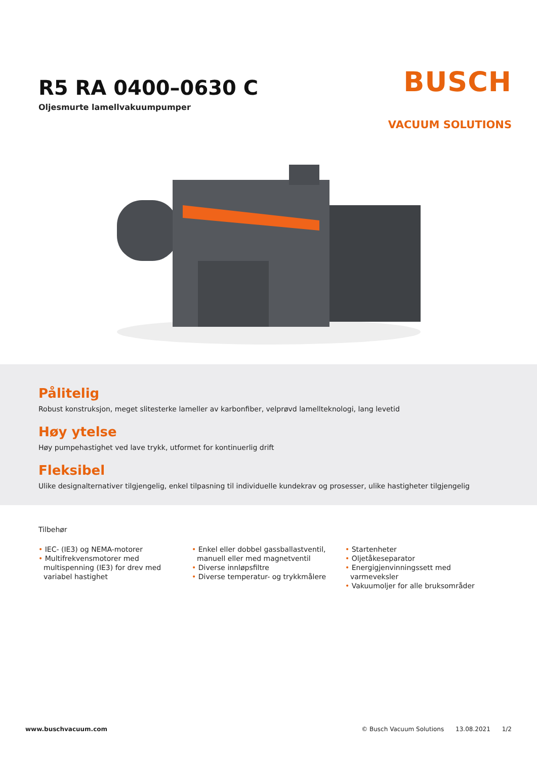R5 RA 0400–0630 C
Oljesmurte lamellvakuumpumper
BUSCH
VACUUM SOLUTIONS
Pålitelig
Robust konstruksjon, meget slitesterke lameller av karbonfiber, velprøvd lamellteknologi, lang levetid
Høy ytelse
Høy pumpehastighet ved lave trykk, utformet for kontinuerlig drift
Fleksibel
Ulike designalternativer tilgjengelig, enkel tilpasning til individuelle kundekrav og prosesser, ulike hastigheter tilgjengelig
Tilbehør
• IEC- (IE3) og NEMA-motorer
• Multifrekvensmotorer med multispenning (IE3) for drev med variabel hastighet
• Enkel eller dobbel gassballastventil, manuell eller med magnetventil
• Diverse innløpsfiltre
• Diverse temperatur- og trykkmålere
• Startenheter
• Oljetåkeseparator
• Energigjenvinningssett med varmeveksler
• Vakuumoljer for alle bruksområder
www.buschvacuum.com © Busch Vacuum Solutions 13.08.2021 1/2